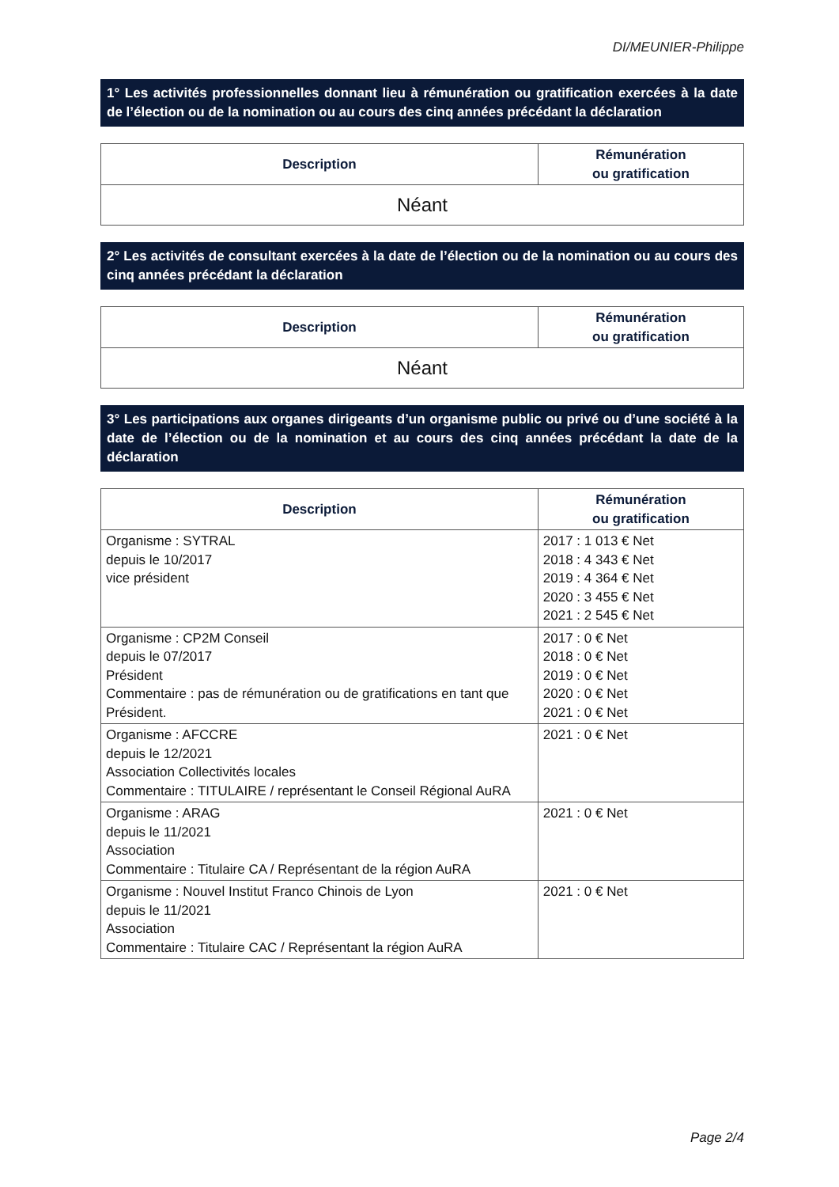DI/MEUNIER-Philippe
1° Les activités professionnelles donnant lieu à rémunération ou gratification exercées à la date de l’élection ou de la nomination ou au cours des cinq années précédant la déclaration
| Description | Rémunération ou gratification |
| --- | --- |
| Néant | |
2° Les activités de consultant exercées à la date de l’élection ou de la nomination ou au cours des cinq années précédant la déclaration
| Description | Rémunération ou gratification |
| --- | --- |
| Néant | |
3° Les participations aux organes dirigeants d’un organisme public ou privé ou d’une société à la date de l’élection ou de la nomination et au cours des cinq années précédant la date de la déclaration
| Description | Rémunération ou gratification |
| --- | --- |
| Organisme : SYTRAL depuis le 10/2017 vice président | 2017 : 1 013 € Net 2018 : 4 343 € Net 2019 : 4 364 € Net 2020 : 3 455 € Net 2021 : 2 545 € Net |
| Organisme : CP2M Conseil depuis le 07/2017 Président Commentaire : pas de rémunération ou de gratifications en tant que Président. | 2017 : 0 € Net 2018 : 0 € Net 2019 : 0 € Net 2020 : 0 € Net 2021 : 0 € Net |
| Organisme : AFCCRE depuis le 12/2021 Association Collectivités locales Commentaire : TITULAIRE / représentant le Conseil Régional AuRA | 2021 : 0 € Net |
| Organisme : ARAG depuis le 11/2021 Association Commentaire : Titulaire CA / Représentant de la région AuRA | 2021 : 0 € Net |
| Organisme : Nouvel Institut Franco Chinois de Lyon depuis le 11/2021 Association Commentaire : Titulaire CAC / Représentant la région AuRA | 2021 : 0 € Net |
Page 2/4